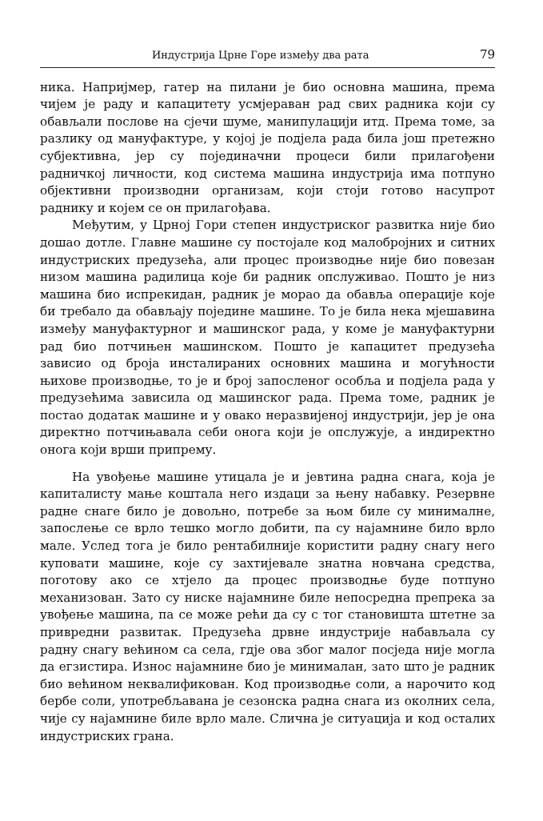Индустрија Црне Горе између два рата 79
ника. Напријмер, гатер на пилани је био основна машина, према чијем је раду и капацитету усмјераван рад свих радника који су обављали послове на сјечи шуме, манипулацији итд. Према томе, за разлику од мануфактуре, у којој је подјела рада била још претежно субјективна, јер су појединачни процеси били прилагођени радничкој личности, код система машина индустрија има потпуно објективни производни организам, који стоји готово насупрот раднику и којем се он прилагођава.
Међутим, у Црној Гори степен индустриског развитка није био дошао дотле. Главне машине су постојале код малобројних и ситних индустриских предузећа, али процес производње није био повезан низом машина радилица које би радник опслуживао. Пошто је низ машина био испрекидан, радник је морао да обавља операције које би требало да обављају поједине машине. То је била нека мјешавина између мануфактурног и машинског рада, у коме је мануфактурни рад био потчињен машинском. Пошто је капацитет предузећа зависио од броја инсталираних основних машина и могућности њихове производње, то је и број запосленог особља и подјела рада у предузећима зависила од машинског рада. Према томе, радник је постао додатак машине и у овако неразвијеној индустрији, јер је она директно потчињавала себи онога који је опслужује, а индиректно онога који врши припрему.
На увођење машине утицала је и јевтина радна снага, која је капиталисту мање коштала него издаци за њену набавку. Резервне радне снаге било је довољно, потребе за њом биле су минималне, запослење се врло тешко могло добити, па су најамнине било врло мале. Услед тога је било рентабилније користити радну снагу него куповати машине, које су захтијевале знатна новчана средства, поготову ако се хтјело да процес производње буде потпуно механизован. Зато су ниске најамнине биле непосредна препрека за увођење машина, па се може рећи да су с тог становишта штетне за привредни развитак. Предузећа дрвне индустрије набављала су радну снагу већином са села, гдје ова због малог посједа није могла да егзистира. Износ најамнине био је минималан, зато што је радник био већином неквалификован. Код производње соли, а нарочито код бербе соли, употребљавана је сезонска радна снага из околних села, чије су најамнине биле врло мале. Слична је ситуација и код осталих индустриских грана.